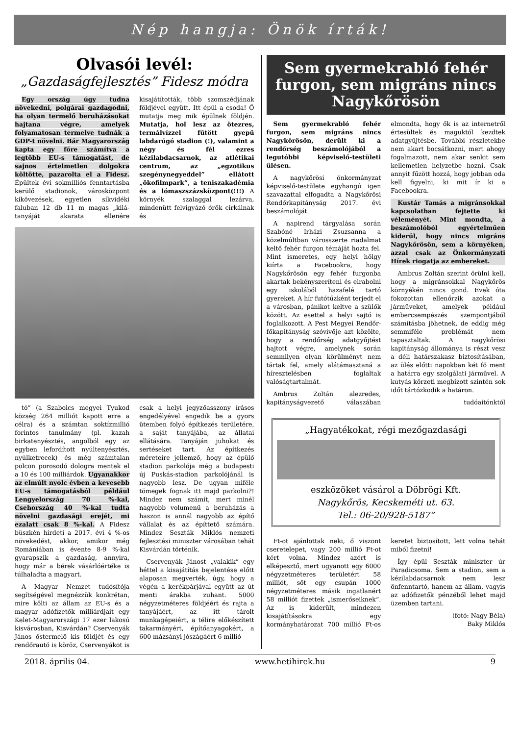Nép hangja: Önök írták!
Olvasói levél:
„Gazdaságfejlesztés” Fidesz módra
Egy ország úgy tudna növekedni, polgárai gazdagodni, ha olyan termelő beruházásokat hajtana végre, amelyek folyamatosan termelve tudnák a GDP-t növelni. Bár Magyarország kapta egy főre számítva a legtöbb EU-s támogatást, de sajnos értelmetlen dolgokra költötte, pazarolta el a Fidesz. Épültek évi sokmilliós fenntartásba kerülő stadionok, városközpont kikövezések, egyetlen síkvidéki faluban 12 db 11 m magas „kilá- tanyáját akarata ellenére kisajátították, több szomszédjának földjével együtt. Itt épül a csoda! Ő mutatja meg mik épülnek földjén. Mutatja, hol lesz az ötezres, termálvízzel fűtött gyepű labdarúgó stadion (!), valamint a négy és fél ezres kézilabdacsarnok, az atlétikai centrum, az „egzotikus szegénynegyeddel” ellátott „ökofilmpark”, a teniszakadémia és a lómaszszázsközpont(!!!) A környék szalaggal lezárva, mindenütt felvigyázó őrök cirkálnak és
tó” (a Szabolcs megyei Tyukod község 264 milliót kapott erre a célra) és a számtan soktízmillió forintos tanulmány (pl. kazah birkatenyésztés, angolból egy az egyben lefordított nyúltenyésztés, nyúlketrecek) és még számtalan polcon porosodó dologra mentek el a 10 és 100 milliárdok. Ugyanakkor az elmúlt nyolc évben a kevesebb EU-s támogatásból például Lengyelország 70 %-kal, Csehország 40 %-kal tudta növelni gazdasági erejét, mi ezalatt csak 8 %-kal. A Fidesz büszkén hirdeti a 2017. évi 4 %-os növekedést, akkor, amikor még Romániában is évente 8-9 %-kal gyarapszik a gazdaság, annyira, hogy már a bérek vásárlóértéke is túlhaladta a magyart.
A Magyar Nemzet tudósítója segítségével megnézzük konkrétan, mire költi az állam az EU-s és a magyar adófizetők milliárdjait egy Kelet-Magyarországi 17 ezer lakosú kisvárosban, Kisvárdán? Cservenyák János őstermelő kis földjét és egy rendőrautó is köröz, Cservenyákot is csak a helyi jegyzőasszony írásos engedélyével engedik be a gyors ütemben folyó építkezés területére, a saját tanyájába, az állatai ellátására. Tanyáján juhokat és sertéseket tart. Az építkezés méreteire jellemző, hogy az épülő stadion parkolója még a budapesti új Puskás-stadion parkolójánál is nagyobb lesz. De ugyan miféle tömegek fognak itt majd parkolni?! Mindez nem számít, mert minél nagyobb volumenű a beruházás a haszon is annál nagyobb az építő vállalat és az építtető számára. Mindez Seszták Miklós nemzeti fejlesztési miniszter városában tehát Kisvárdán történik.
Cservenyák Jánost „valakik” egy héttel a kisajátítás bejelentése előtt alaposan megverték, úgy, hogy a végén a kerékpárjával együtt az út menti árakba zuhant. 5000 négyzetméteres földjéért és rajta a tanyájáért, az itt tárolt munkagépeiért, a télire előkészített takarmányért, építőanyagokért, a 600 mázsányi jószágáért 6 millió
Sem gyermekrabló fehér furgon, sem migráns nincs Nagykőrösön
Sem gyermekrabló fehér furgon, sem migráns nincs Nagykőrösön, derült ki a rendőrség beszámolójából a legutóbbi képviselő-testületi ülésen.
A nagykőrösi önkormányzat képviselő-testülete egyhangú igen szavazattal elfogadta a Nagykőrösi Rendőrkapitányság 2017. évi beszámolóját.
A napirend tárgyalása során Szabóné Irházi Zsuzsanna a közelmúltban városszerte riadalmat keltő fehér furgon témáját hozta fel. Mint ismeretes, egy helyi hölgy kiírta a Facebookra, hogy Nagykőrösön egy fehér furgonba akartak bekényszeríteni és elrabolni egy iskolából hazafelé tartó gyereket. A hír futótűzként terjedt el a városban, pánikot keltve a szülők között. Az esettel a helyi sajtó is foglalkozott. A Pest Megyei Rendőr-főkapitányság szóvivője azt közölte, hogy a rendőrség adatgyűjtést hajtott végre, amelynek során semmilyen olyan körülményt nem tártak fel, amely alátámasztaná a híresztelésben foglaltak valóságtartalmát.
Ambrus Zoltán alezredes, kapitányságvezető válaszában elmondta, hogy ők is az internetről értesültek és maguktól kezdtek adatgyűjtésbe. További részletekbe nem akart bocsátkozni, mert ahogy fogalmazott, nem akar senkit sem kellemetlen helyzetbe hozni. Csak annyit fűzött hozzá, hogy jobban oda kell figyelni, ki mit ír ki a Facebookra.
Kustár Tamás a migránsokkal kapcsolatban fejtette ki véleményét. Mint mondta, a beszámolóból egyértelműen kiderül, hogy nincs migráns Nagykőrösön, sem a környéken, azzal csak az Önkormányzati Hírek riogatja az embereket.
Ambrus Zoltán szerint örülni kell, hogy a migránsokkal Nagykőrös környékén nincs gond. Évek óta fokozottan ellenőrzik azokat a járműveket, amelyek például embercsempészés szempontjából számításba jöhetnek, de eddig még semmiféle problémát nem tapasztaltak. A nagykőrösi kapitányság állománya is részt vesz a déli határszakasz biztosításában, az ülés előtti napokban két fő ment a határra egy szolgálati járművel. A kutyás körzeti megbízott szintén sok időt tártózkodik a határon.
tudóaítónktól
„Hagyatékokat, régi mezőgazdasági
eszközöket vásárol a Döbrögi Kft.
Nagykőrös, Kecskeméti ut. 63.
Tel.: 06-20/928-5187”
Ft-ot ajánlottak neki, ő viszont cseretelepet, vagy 200 millió Ft-ot kért volna. Mindez azért is elképesztő, mert ugyanott egy 6000 négyzetméteres területért 58 milliót, sőt egy csupán 1000 négyzetméteres másik ingatlanért 58 milliót fizettek „ismerőseiknek”. Az is kiderült, mindezen kisajátításokra egy kormányhatározat 700 millió Ft-os keretet biztosított, lett volna tehát miből fizetni!
Így épül Seszták miniszter úr Paradicsoma. Sem a stadion, sem a kézilabdacsarnok nem lesz önfenntartó, hanem az állam, vagyis az adófizetők pénzéből lehet majd üzemben tartani.
(fotó: Nagy Béla)
Baky Miklós
2018. április 04. www.hetihirek.hu 9